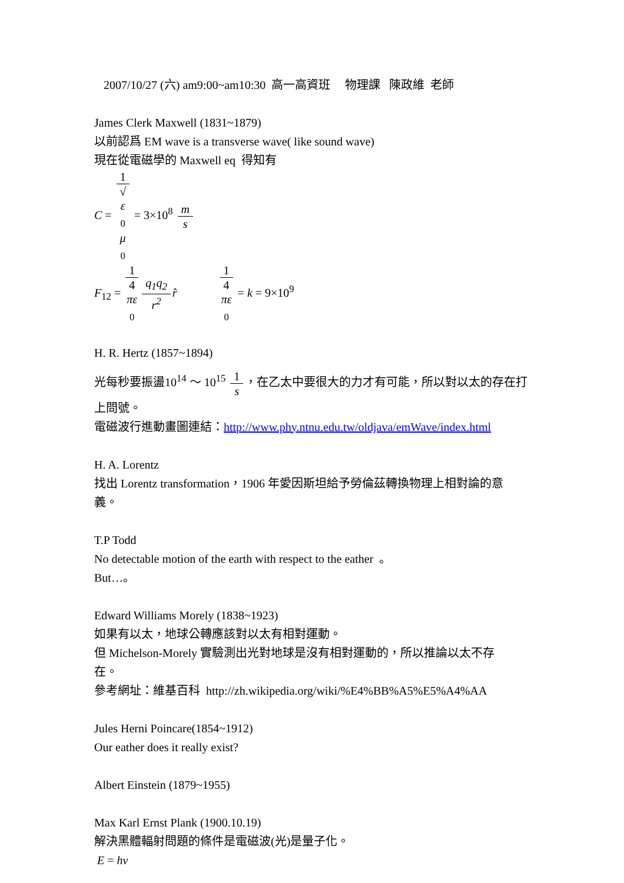2007/10/27 (六) am9:00~am10:30 高一高資班 物理課 陳政維 老師
James Clerk Maxwell (1831~1879)
以前認爲 EM wave is a transverse wave( like sound wave)
現在從電磁學的 Maxwell eq 得知有
C = 1 √
ε
<sub>0</sub>
μ
<sub>0</sub> = 3×10<sup>8</sup> m s
F<sub>12</sub> = 1 4
πε
<sub>0</sub> q<sub>1</sub>q<sub>2</sub> r<sup>2</sup> r̂ 1 4
πε
<sub>0</sub> = k = 9×10<sup>9</sup>
H. R. Hertz (1857~1894)
光每秒要振盪10<sup>14</sup> ～ 10<sup>15</sup> 1 s ，在乙太中要很大的力才有可能，所以對以太的存在打
上問號。
電磁波行進動畫圖連結：http://www.phy.ntnu.edu.tw/oldjava/emWave/index.html
H. A. Lorentz
找出 Lorentz transformation，1906 年愛因斯坦給予勞倫茲轉換物理上相對論的意
義。
T.P Todd
No detectable motion of the earth with respect to the eather 。
But…。
Edward Williams Morely (1838~1923)
如果有以太，地球公轉應該對以太有相對運動。
但 Michelson-Morely 實驗測出光對地球是沒有相對運動的，所以推論以太不存
在。
參考網址：維基百科 http://zh.wikipedia.org/wiki/%E4%BB%A5%E5%A4%AA
Jules Herni Poincare(1854~1912)
Our eather does it really exist?
Albert Einstein (1879~1955)
Max Karl Ernst Plank (1900.10.19)
解決黑體輻射問題的條件是電磁波(光)是量子化。
E = hv